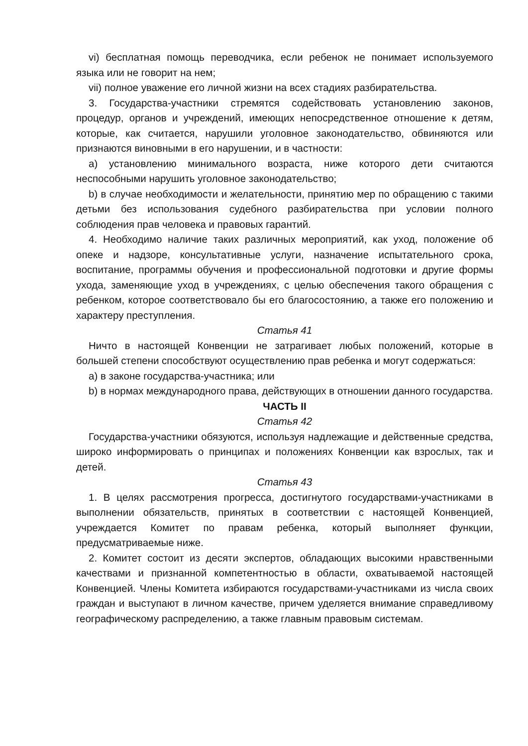vi) бесплатная помощь переводчика, если ребенок не понимает используемого языка или не говорит на нем;
vii) полное уважение его личной жизни на всех стадиях разбирательства.
3. Государства-участники стремятся содействовать установлению законов, процедур, органов и учреждений, имеющих непосредственное отношение к детям, которые, как считается, нарушили уголовное законодательство, обвиняются или признаются виновными в его нарушении, и в частности:
a) установлению минимального возраста, ниже которого дети считаются неспособными нарушить уголовное законодательство;
b) в случае необходимости и желательности, принятию мер по обращению с такими детьми без использования судебного разбирательства при условии полного соблюдения прав человека и правовых гарантий.
4. Необходимо наличие таких различных мероприятий, как уход, положение об опеке и надзоре, консультативные услуги, назначение испытательного срока, воспитание, программы обучения и профессиональной подготовки и другие формы ухода, заменяющие уход в учреждениях, с целью обеспечения такого обращения с ребенком, которое соответствовало бы его благосостоянию, а также его положению и характеру преступления.
Статья 41
Ничто в настоящей Конвенции не затрагивает любых положений, которые в большей степени способствуют осуществлению прав ребенка и могут содержаться:
a) в законе государства-участника; или
b) в нормах международного права, действующих в отношении данного государства.
ЧАСТЬ II
Статья 42
Государства-участники обязуются, используя надлежащие и действенные средства, широко информировать о принципах и положениях Конвенции как взрослых, так и детей.
Статья 43
1. В целях рассмотрения прогресса, достигнутого государствами-участниками в выполнении обязательств, принятых в соответствии с настоящей Конвенцией, учреждается Комитет по правам ребенка, который выполняет функции, предусматриваемые ниже.
2. Комитет состоит из десяти экспертов, обладающих высокими нравственными качествами и признанной компетентностью в области, охватываемой настоящей Конвенцией. Члены Комитета избираются государствами-участниками из числа своих граждан и выступают в личном качестве, причем уделяется внимание справедливому географическому распределению, а также главным правовым системам.